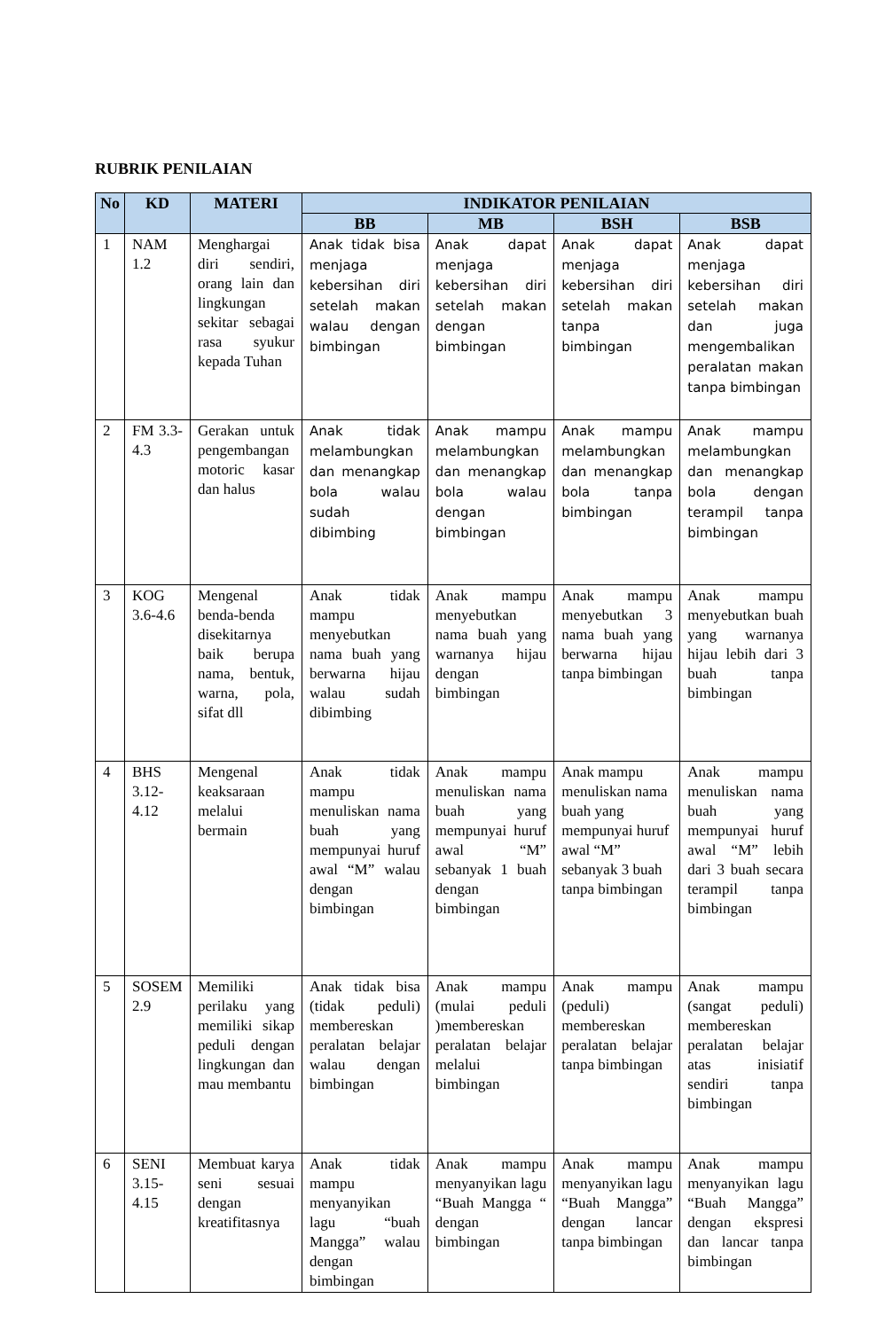RUBRIK PENILAIAN
| No | KD | MATERI | INDIKATOR PENILAIAN | | | |
| --- | --- | --- | --- | --- | --- | --- |
| | | | BB | MB | BSH | BSB |
| 1 | NAM 1.2 | Menghargai diri sendiri, orang lain dan lingkungan sekitar sebagai rasa syukur kepada Tuhan | Anak tidak bisa menjaga kebersihan diri setelah makan walau dengan bimbingan | Anak dapat menjaga kebersihan diri setelah makan dengan bimbingan | Anak dapat menjaga kebersihan diri setelah makan tanpa bimbingan | Anak dapat menjaga kebersihan diri setelah makan dan juga mengembalikan peralatan makan tanpa bimbingan |
| 2 | FM 3.3-4.3 | Gerakan untuk pengembangan motoric kasar dan halus | Anak tidak melambungkan dan menangkap bola walau sudah dibimbing | Anak mampu melambungkan dan menangkap bola walau dengan bimbingan | Anak mampu melambungkan dan menangkap bola tanpa bimbingan | Anak mampu melambungkan dan menangkap bola dengan terampil tanpa bimbingan |
| 3 | KOG 3.6-4.6 | Mengenal benda-benda disekitarnya baik berupa nama, bentuk, warna, pola, sifat dll | Anak tidak mampu menyebutkan nama buah yang berwarna hijau walau sudah dibimbing | Anak mampu menyebutkan nama buah yang warnanya hijau dengan bimbingan | Anak mampu menyebutkan 3 nama buah yang berwarna hijau tanpa bimbingan | Anak mampu menyebutkan buah yang warnanya hijau lebih dari 3 buah tanpa bimbingan |
| 4 | BHS 3.12-4.12 | Mengenal keaksaraan melalui bermain | Anak tidak mampu menuliskan nama buah yang mempunyai huruf awal “M” walau dengan bimbingan | Anak mampu menuliskan nama buah yang mempunyai huruf awal “M” sebanyak 1 buah dengan bimbingan | Anak mampu menuliskan nama buah yang mempunyai huruf awal “M” sebanyak 3 buah tanpa bimbingan | Anak mampu menuliskan nama buah yang mempunyai huruf awal “M” lebih dari 3 buah secara terampil tanpa bimbingan |
| 5 | SOSEM 2.9 | Memiliki perilaku yang memiliki sikap peduli dengan lingkungan dan mau membantu | Anak tidak bisa (tidak peduli) membereskan peralatan belajar walau dengan bimbingan | Anak mampu (mulai peduli )membereskan peralatan belajar melalui bimbingan | Anak mampu (peduli) membereskan peralatan belajar tanpa bimbingan | Anak mampu (sangat peduli) membereskan peralatan belajar atas inisiatif sendiri tanpa bimbingan |
| 6 | SENI 3.15-4.15 | Membuat karya seni sesuai dengan kreatifitasnya | Anak tidak mampu menyanyikan lagu “buah Mangga” walau dengan bimbingan | Anak mampu menyanyikan lagu “Buah Mangga “ dengan bimbingan | Anak mampu menyanyikan lagu “Buah Mangga” dengan lancar tanpa bimbingan | Anak mampu menyanyikan lagu “Buah Mangga” dengan ekspresi dan lancar tanpa bimbingan |